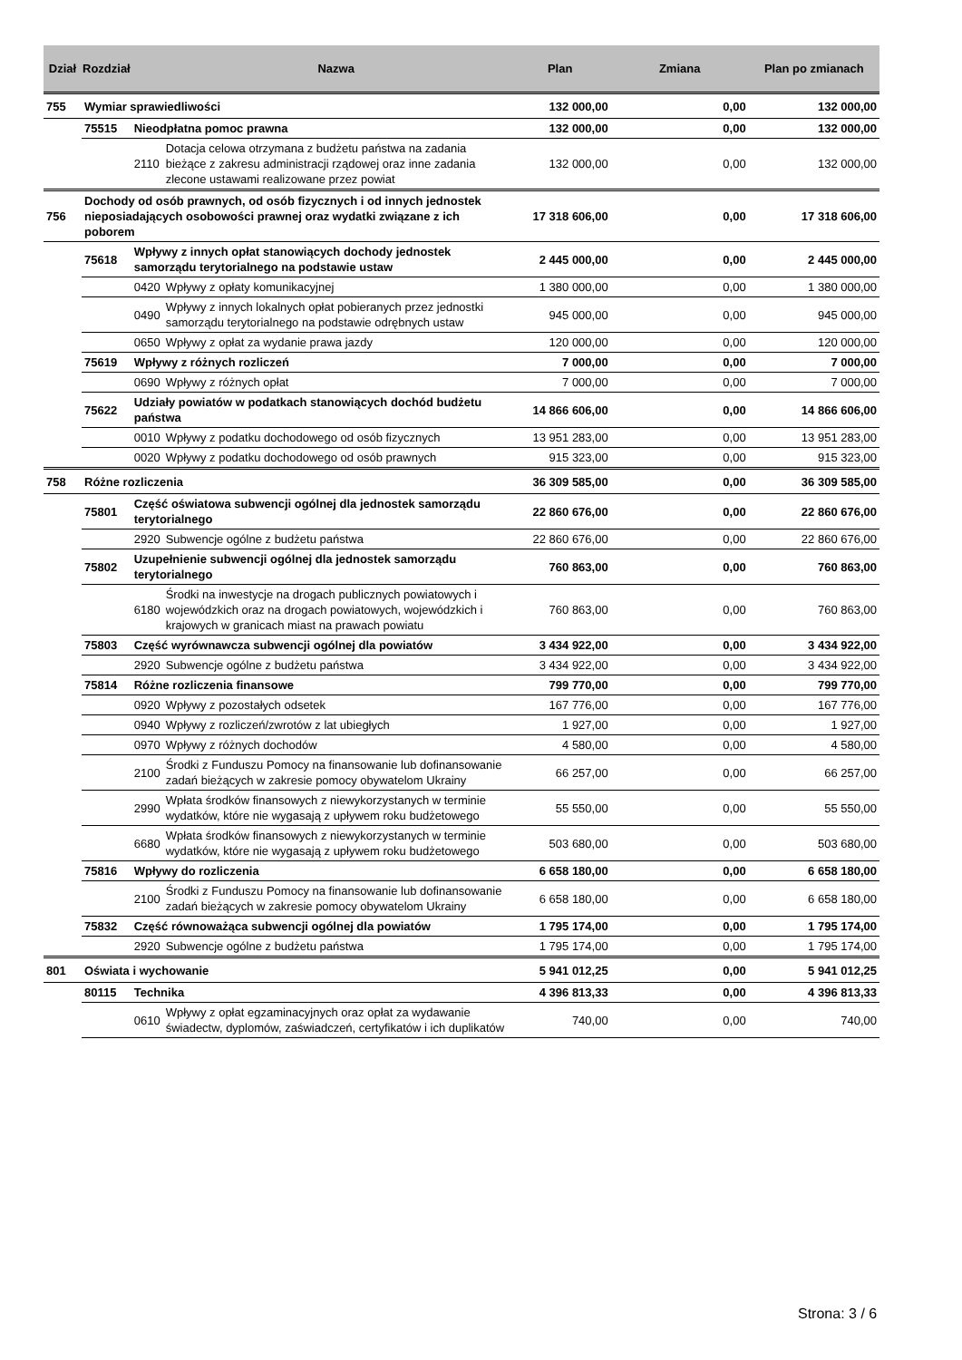| Dział | Rozdział | | Nazwa | Plan | Zmiana | Plan po zmianach |
| --- | --- | --- | --- | --- | --- | --- |
| 755 | Wymiar sprawiedliwości | | | 132 000,00 | 0,00 | 132 000,00 |
| | 75515 | Nieodpłatna pomoc prawna | | 132 000,00 | 0,00 | 132 000,00 |
| | | 2110 | Dotacja celowa otrzymana z budżetu państwa na zadania bieżące z zakresu administracji rządowej oraz inne zadania zlecone ustawami realizowane przez powiat | 132 000,00 | 0,00 | 132 000,00 |
| 756 | Dochody od osób prawnych, od osób fizycznych i od innych jednostek nieposiadających osobowości prawnej oraz wydatki związane z ich poborem | | | 17 318 606,00 | 0,00 | 17 318 606,00 |
| | 75618 | Wpływy z innych opłat stanowiących dochody jednostek samorządu terytorialnego na podstawie ustaw | | 2 445 000,00 | 0,00 | 2 445 000,00 |
| | | 0420 | Wpływy z opłaty komunikacyjnej | 1 380 000,00 | 0,00 | 1 380 000,00 |
| | | 0490 | Wpływy z innych lokalnych opłat pobieranych przez jednostki samorządu terytorialnego na podstawie odrębnych ustaw | 945 000,00 | 0,00 | 945 000,00 |
| | | 0650 | Wpływy z opłat za wydanie prawa jazdy | 120 000,00 | 0,00 | 120 000,00 |
| | 75619 | Wpływy z różnych rozliczeń | | 7 000,00 | 0,00 | 7 000,00 |
| | | 0690 | Wpływy z różnych opłat | 7 000,00 | 0,00 | 7 000,00 |
| | 75622 | Udziały powiatów w podatkach stanowiących dochód budżetu państwa | | 14 866 606,00 | 0,00 | 14 866 606,00 |
| | | 0010 | Wpływy z podatku dochodowego od osób fizycznych | 13 951 283,00 | 0,00 | 13 951 283,00 |
| | | 0020 | Wpływy z podatku dochodowego od osób prawnych | 915 323,00 | 0,00 | 915 323,00 |
| 758 | Różne rozliczenia | | | 36 309 585,00 | 0,00 | 36 309 585,00 |
| | 75801 | Część oświatowa subwencji ogólnej dla jednostek samorządu terytorialnego | | 22 860 676,00 | 0,00 | 22 860 676,00 |
| | | 2920 | Subwencje ogólne z budżetu państwa | 22 860 676,00 | 0,00 | 22 860 676,00 |
| | 75802 | Uzupełnienie subwencji ogólnej dla jednostek samorządu terytorialnego | | 760 863,00 | 0,00 | 760 863,00 |
| | | 6180 | Środki na inwestycje na drogach publicznych powiatowych i wojewódzkich oraz na drogach powiatowych, wojewódzkich i krajowych w granicach miast na prawach powiatu | 760 863,00 | 0,00 | 760 863,00 |
| | 75803 | Część wyrównawcza subwencji ogólnej dla powiatów | | 3 434 922,00 | 0,00 | 3 434 922,00 |
| | | 2920 | Subwencje ogólne z budżetu państwa | 3 434 922,00 | 0,00 | 3 434 922,00 |
| | 75814 | Różne rozliczenia finansowe | | 799 770,00 | 0,00 | 799 770,00 |
| | | 0920 | Wpływy z pozostałych odsetek | 167 776,00 | 0,00 | 167 776,00 |
| | | 0940 | Wpływy z rozliczeń/zwrotów z lat ubiegłych | 1 927,00 | 0,00 | 1 927,00 |
| | | 0970 | Wpływy z różnych dochodów | 4 580,00 | 0,00 | 4 580,00 |
| | | 2100 | Środki z Funduszu Pomocy na finansowanie lub dofinansowanie zadań bieżących w zakresie pomocy obywatelom Ukrainy | 66 257,00 | 0,00 | 66 257,00 |
| | | 2990 | Wpłata środków finansowych z niewykorzystanych w terminie wydatków, które nie wygasają z upływem roku budżetowego | 55 550,00 | 0,00 | 55 550,00 |
| | | 6680 | Wpłata środków finansowych z niewykorzystanych w terminie wydatków, które nie wygasają z upływem roku budżetowego | 503 680,00 | 0,00 | 503 680,00 |
| | 75816 | Wpływy do rozliczenia | | 6 658 180,00 | 0,00 | 6 658 180,00 |
| | | 2100 | Środki z Funduszu Pomocy na finansowanie lub dofinansowanie zadań bieżących w zakresie pomocy obywatelom Ukrainy | 6 658 180,00 | 0,00 | 6 658 180,00 |
| | 75832 | Część równoważąca subwencji ogólnej dla powiatów | | 1 795 174,00 | 0,00 | 1 795 174,00 |
| | | 2920 | Subwencje ogólne z budżetu państwa | 1 795 174,00 | 0,00 | 1 795 174,00 |
| 801 | Oświata i wychowanie | | | 5 941 012,25 | 0,00 | 5 941 012,25 |
| | 80115 | Technika | | 4 396 813,33 | 0,00 | 4 396 813,33 |
| | | 0610 | Wpływy z opłat egzaminacyjnych oraz opłat za wydawanie świadectw, dyplomów, zaświadczeń, certyfikatów i ich duplikatów | 740,00 | 0,00 | 740,00 |
Strona: 3 / 6